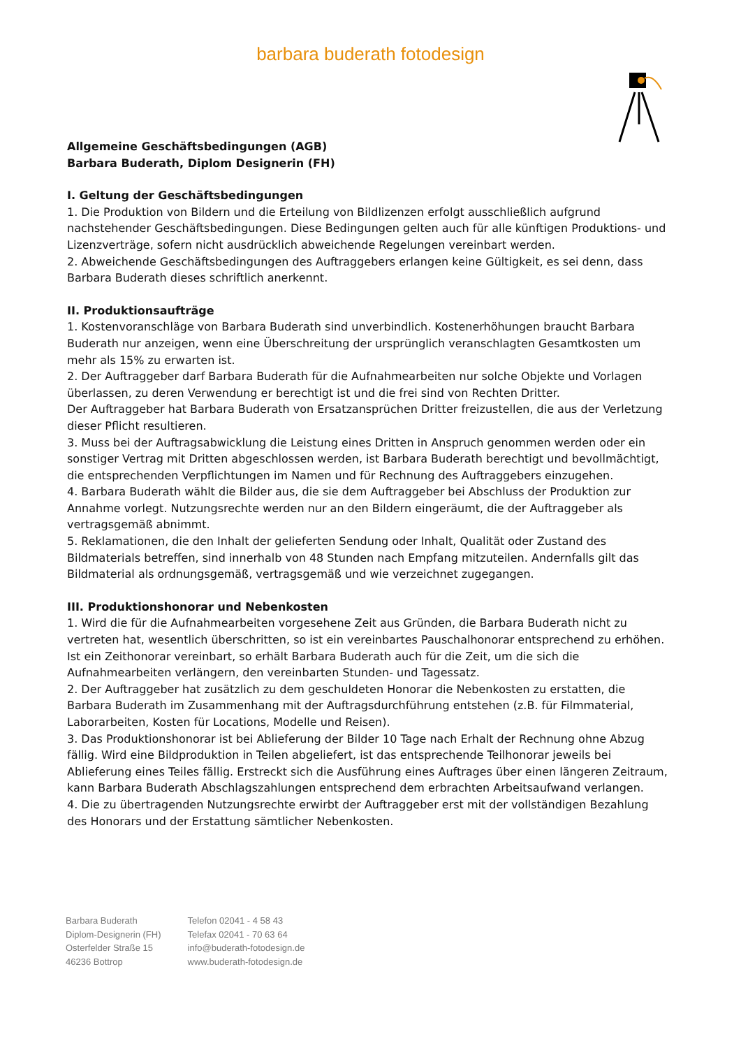barbara buderath fotodesign
Allgemeine Geschäftsbedingungen (AGB)
Barbara Buderath, Diplom Designerin (FH)
I. Geltung der Geschäftsbedingungen
1. Die Produktion von Bildern und die Erteilung von Bildlizenzen erfolgt ausschließlich aufgrund nachstehender Geschäftsbedingungen. Diese Bedingungen gelten auch für alle künftigen Produktions- und Lizenzverträge, sofern nicht ausdrücklich abweichende Regelungen vereinbart werden.
2. Abweichende Geschäftsbedingungen des Auftraggebers erlangen keine Gültigkeit, es sei denn, dass Barbara Buderath dieses schriftlich anerkennt.
II. Produktionsaufträge
1. Kostenvoranschläge von Barbara Buderath sind unverbindlich. Kostenerhöhungen braucht Barbara Buderath nur anzeigen, wenn eine Überschreitung der ursprünglich veranschlagten Gesamtkosten um mehr als 15% zu erwarten ist.
2. Der Auftraggeber darf Barbara Buderath für die Aufnahmearbeiten nur solche Objekte und Vorlagen überlassen, zu deren Verwendung er berechtigt ist und die frei sind von Rechten Dritter.
Der Auftraggeber hat Barbara Buderath von Ersatzansprüchen Dritter freizustellen, die aus der Verletzung dieser Pflicht resultieren.
3. Muss bei der Auftragsabwicklung die Leistung eines Dritten in Anspruch genommen werden oder ein sonstiger Vertrag mit Dritten abgeschlossen werden, ist Barbara Buderath berechtigt und bevollmächtigt, die entsprechenden Verpflichtungen im Namen und für Rechnung des Auftraggebers einzugehen.
4. Barbara Buderath wählt die Bilder aus, die sie dem Auftraggeber bei Abschluss der Produktion zur Annahme vorlegt. Nutzungsrechte werden nur an den Bildern eingeräumt, die der Auftraggeber als vertragsgemäß abnimmt.
5. Reklamationen, die den Inhalt der gelieferten Sendung oder Inhalt, Qualität oder Zustand des Bildmaterials betreffen, sind innerhalb von 48 Stunden nach Empfang mitzuteilen. Andernfalls gilt das Bildmaterial als ordnungsgemäß, vertragsgemäß und wie verzeichnet zugegangen.
III. Produktionshonorar und Nebenkosten
1. Wird die für die Aufnahmearbeiten vorgesehene Zeit aus Gründen, die Barbara Buderath nicht zu vertreten hat, wesentlich überschritten, so ist ein vereinbartes Pauschalhonorar entsprechend zu erhöhen. Ist ein Zeithonorar vereinbart, so erhält Barbara Buderath auch für die Zeit, um die sich die Aufnahmearbeiten verlängern, den vereinbarten Stunden- und Tagessatz.
2. Der Auftraggeber hat zusätzlich zu dem geschuldeten Honorar die Nebenkosten zu erstatten, die Barbara Buderath im Zusammenhang mit der Auftragsdurchführung entstehen (z.B. für Filmmaterial, Laborarbeiten, Kosten für Locations, Modelle und Reisen).
3. Das Produktionshonorar ist bei Ablieferung der Bilder 10 Tage nach Erhalt der Rechnung ohne Abzug fällig. Wird eine Bildproduktion in Teilen abgeliefert, ist das entsprechende Teilhonorar jeweils bei Ablieferung eines Teiles fällig. Erstreckt sich die Ausführung eines Auftrages über einen längeren Zeitraum, kann Barbara Buderath Abschlagszahlungen entsprechend dem erbrachten Arbeitsaufwand verlangen.
4. Die zu übertragenden Nutzungsrechte erwirbt der Auftraggeber erst mit der vollständigen Bezahlung des Honorars und der Erstattung sämtlicher Nebenkosten.
Barbara Buderath
Diplom-Designerin (FH)
Osterfelder Straße 15
46236 Bottrop
Telefon 02041 - 4 58 43
Telefax 02041 - 70 63 64
info@buderath-fotodesign.de
www.buderath-fotodesign.de